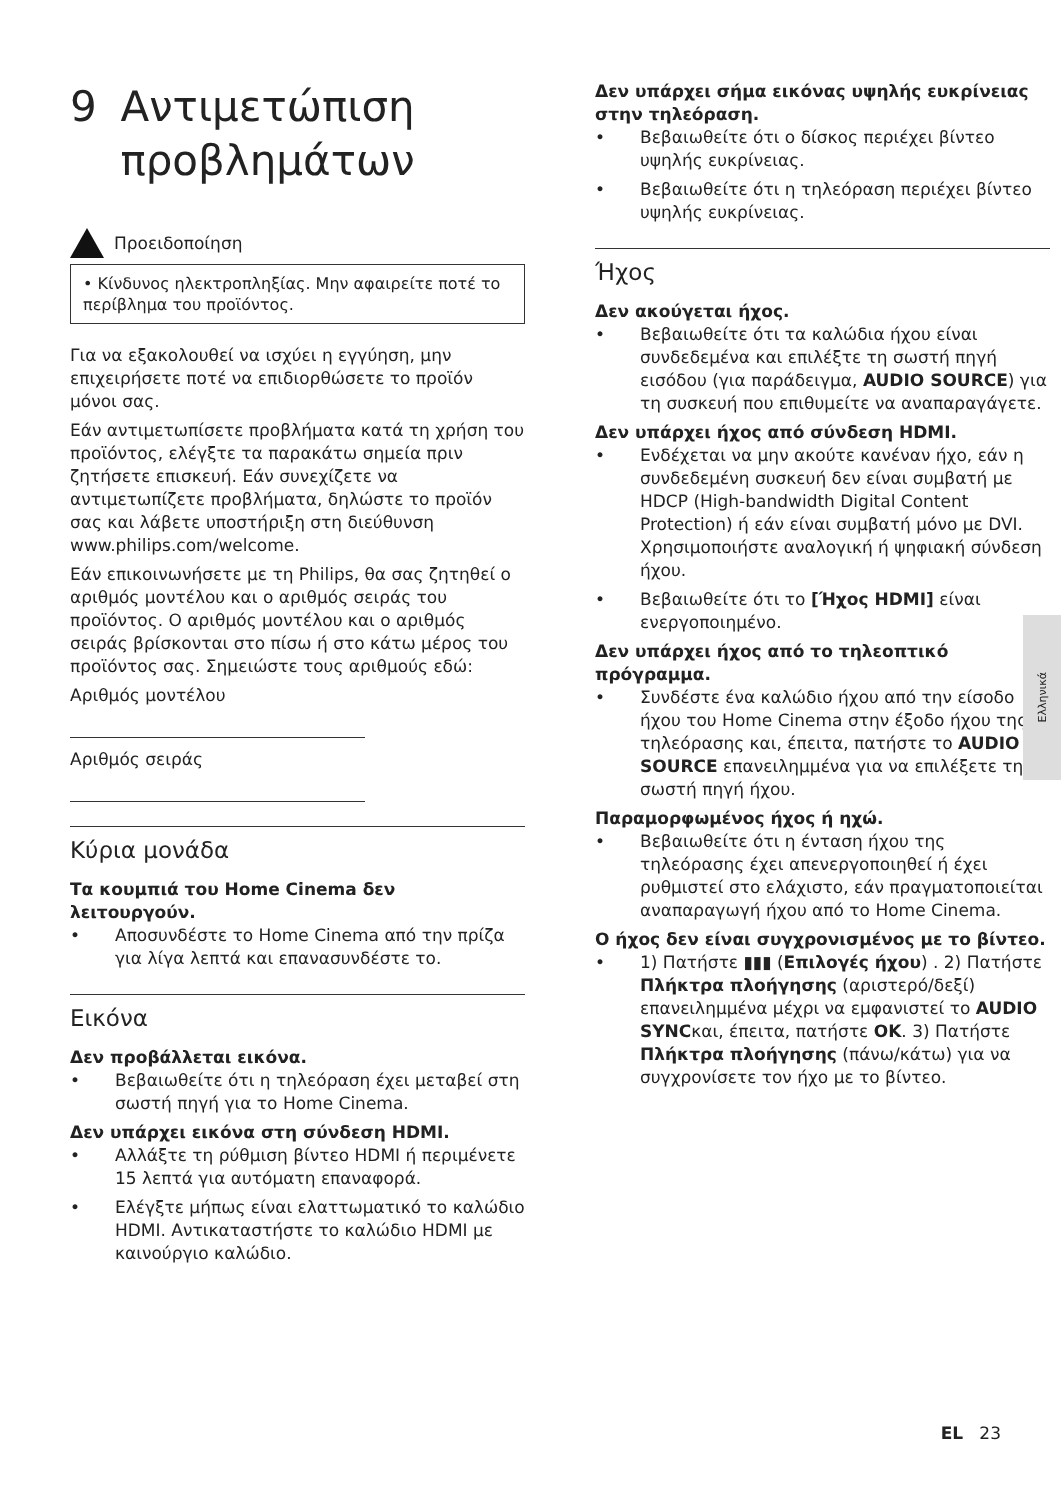9 Αντιμετώπιση προβλημάτων
Προειδοποίηση
• Κίνδυνος ηλεκτροπληξίας. Μην αφαιρείτε ποτέ το περίβλημα του προϊόντος.
Για να εξακολουθεί να ισχύει η εγγύηση, μην επιχειρήσετε ποτέ να επιδιορθώσετε το προϊόν μόνοι σας.
Εάν αντιμετωπίσετε προβλήματα κατά τη χρήση του προϊόντος, ελέγξτε τα παρακάτω σημεία πριν ζητήσετε επισκευή. Εάν συνεχίζετε να αντιμετωπίζετε προβλήματα, δηλώστε το προϊόν σας και λάβετε υποστήριξη στη διεύθυνση www.philips.com/welcome.
Εάν επικοινωνήσετε με τη Philips, θα σας ζητηθεί ο αριθμός μοντέλου και ο αριθμός σειράς του προϊόντος. Ο αριθμός μοντέλου και ο αριθμός σειράς βρίσκονται στο πίσω ή στο κάτω μέρος του προϊόντος σας. Σημειώστε τους αριθμούς εδώ:
Αριθμός μοντέλου
Αριθμός σειράς
Κύρια μονάδα
Τα κουμπιά του Home Cinema δεν λειτουργούν.
Αποσυνδέστε το Home Cinema από την πρίζα για λίγα λεπτά και επανασυνδέστε το.
Εικόνα
Δεν προβάλλεται εικόνα.
Βεβαιωθείτε ότι η τηλεόραση έχει μεταβεί στη σωστή πηγή για το Home Cinema.
Δεν υπάρχει εικόνα στη σύνδεση HDMI.
Αλλάξτε τη ρύθμιση βίντεο HDMI ή περιμένετε 15 λεπτά για αυτόματη επαναφορά.
Ελέγξτε μήπως είναι ελαττωματικό το καλώδιο HDMI. Αντικαταστήστε το καλώδιο HDMI με καινούργιο καλώδιο.
Δεν υπάρχει σήμα εικόνας υψηλής ευκρίνειας στην τηλεόραση.
Βεβαιωθείτε ότι ο δίσκος περιέχει βίντεο υψηλής ευκρίνειας.
Βεβαιωθείτε ότι η τηλεόραση περιέχει βίντεο υψηλής ευκρίνειας.
Ήχος
Δεν ακούγεται ήχος.
Βεβαιωθείτε ότι τα καλώδια ήχου είναι συνδεδεμένα και επιλέξτε τη σωστή πηγή εισόδου (για παράδειγμα, AUDIO SOURCE) για τη συσκευή που επιθυμείτε να αναπαραγάγετε.
Δεν υπάρχει ήχος από σύνδεση HDMI.
Ενδέχεται να μην ακούτε κανέναν ήχο, εάν η συνδεδεμένη συσκευή δεν είναι συμβατή με HDCP (High-bandwidth Digital Content Protection) ή εάν είναι συμβατή μόνο με DVI. Χρησιμοποιήστε αναλογική ή ψηφιακή σύνδεση ήχου.
Βεβαιωθείτε ότι το [Ήχος HDMI] είναι ενεργοποιημένο.
Δεν υπάρχει ήχος από το τηλεοπτικό πρόγραμμα.
Συνδέστε ένα καλώδιο ήχου από την είσοδο ήχου του Home Cinema στην έξοδο ήχου της τηλεόρασης και, έπειτα, πατήστε το AUDIO SOURCE επανειλημμένα για να επιλέξετε τη σωστή πηγή ήχου.
Παραμορφωμένος ήχος ή ηχώ.
Βεβαιωθείτε ότι η ένταση ήχου της τηλεόρασης έχει απενεργοποιηθεί ή έχει ρυθμιστεί στο ελάχιστο, εάν πραγματοποιείται αναπαραγωγή ήχου από το Home Cinema.
Ο ήχος δεν είναι συγχρονισμένος με το βίντεο.
1) Πατήστε ▮▮▮ (Επιλογές ήχου) . 2) Πατήστε Πλήκτρα πλοήγησης (αριστερό/δεξί) επανειλημμένα μέχρι να εμφανιστεί το AUDIO SYNCκαι, έπειτα, πατήστε OK. 3) Πατήστε Πλήκτρα πλοήγησης (πάνω/κάτω) για να συγχρονίσετε τον ήχο με το βίντεο.
Ελληνικά
EL 23